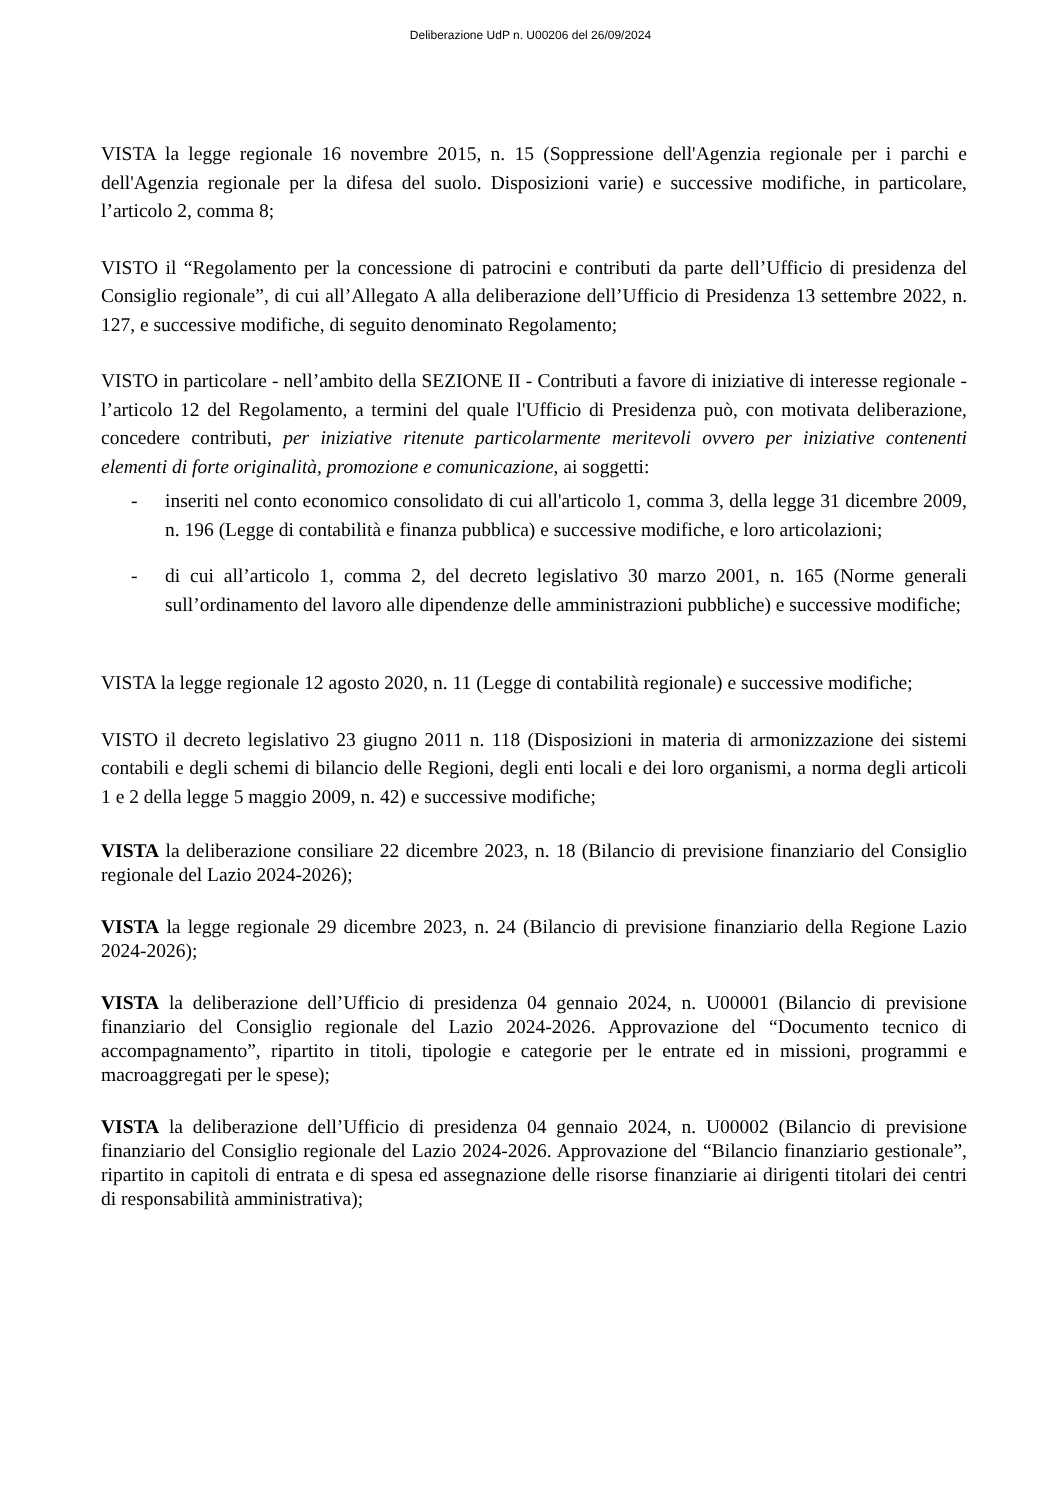Deliberazione UdP n. U00206 del 26/09/2024
VISTA la legge regionale 16 novembre 2015, n. 15 (Soppressione dell'Agenzia regionale per i parchi e dell'Agenzia regionale per la difesa del suolo. Disposizioni varie) e successive modifiche, in particolare, l’articolo 2, comma 8;
VISTO il “Regolamento per la concessione di patrocini e contributi da parte dell’Ufficio di presidenza del Consiglio regionale”, di cui all’Allegato A alla deliberazione dell’Ufficio di Presidenza 13 settembre 2022, n. 127, e successive modifiche, di seguito denominato Regolamento;
VISTO in particolare - nell’ambito della SEZIONE II - Contributi a favore di iniziative di interesse regionale - l’articolo 12 del Regolamento, a termini del quale l'Ufficio di Presidenza può, con motivata deliberazione, concedere contributi, per iniziative ritenute particolarmente meritevoli ovvero per iniziative contenenti elementi di forte originalità, promozione e comunicazione, ai soggetti:
- inseriti nel conto economico consolidato di cui all'articolo 1, comma 3, della legge 31 dicembre 2009, n. 196 (Legge di contabilità e finanza pubblica) e successive modifiche, e loro articolazioni;
- di cui all’articolo 1, comma 2, del decreto legislativo 30 marzo 2001, n. 165 (Norme generali sull’ordinamento del lavoro alle dipendenze delle amministrazioni pubbliche) e successive modifiche;
VISTA la legge regionale 12 agosto 2020, n. 11 (Legge di contabilità regionale) e successive modifiche;
VISTO il decreto legislativo 23 giugno 2011 n. 118 (Disposizioni in materia di armonizzazione dei sistemi contabili e degli schemi di bilancio delle Regioni, degli enti locali e dei loro organismi, a norma degli articoli 1 e 2 della legge 5 maggio 2009, n. 42) e successive modifiche;
VISTA la deliberazione consiliare 22 dicembre 2023, n. 18 (Bilancio di previsione finanziario del Consiglio regionale del Lazio 2024-2026);
VISTA la legge regionale 29 dicembre 2023, n. 24 (Bilancio di previsione finanziario della Regione Lazio 2024-2026);
VISTA la deliberazione dell’Ufficio di presidenza 04 gennaio 2024, n. U00001 (Bilancio di previsione finanziario del Consiglio regionale del Lazio 2024-2026. Approvazione del “Documento tecnico di accompagnamento”, ripartito in titoli, tipologie e categorie per le entrate ed in missioni, programmi e macroaggregati per le spese);
VISTA la deliberazione dell’Ufficio di presidenza 04 gennaio 2024, n. U00002 (Bilancio di previsione finanziario del Consiglio regionale del Lazio 2024-2026. Approvazione del “Bilancio finanziario gestionale”, ripartito in capitoli di entrata e di spesa ed assegnazione delle risorse finanziarie ai dirigenti titolari dei centri di responsabilità amministrativa);